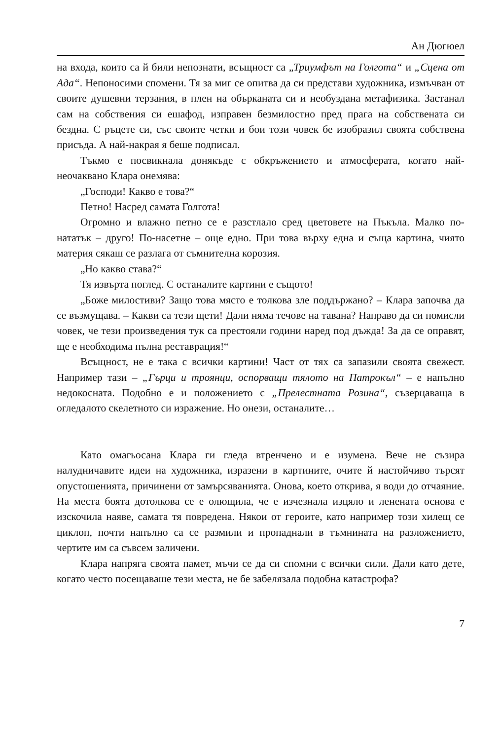Ан Дюгюел
на входа, които са й били непознати, всъщност са „Триумфът на Голгота“ и „Сцена от Ада“. Непоносими спомени. Тя за миг се опитва да си представи художника, измъчван от своите душевни терзания, в плен на обърканата си и необуздана метафизика. Застанал сам на собствения си ешафод, изправен безмилостно пред прага на собствената си бездна. С ръцете си, със своите четки и бои този човек бе изобразил своята собствена присъда. А най-накрая я беше подписал.
Тъкмо е посвикнала донякъде с обкръжението и атмосферата, когато най-неочаквано Клара онемява:
„Господи! Какво е това?“
Петно! Насред самата Голгота!
Огромно и влажно петно се е разстлало сред цветовете на Пъкъла. Малко по-нататък – друго! По-насетне – още едно. При това върху една и съща картина, чиято материя сякаш се разлага от съмнителна корозия.
„Но какво става?“
Тя извърта поглед. С останалите картини е същото!
„Боже милостиви? Защо това място е толкова зле поддържано? – Клара започва да се възмущава. – Какви са тези щети! Дали няма течове на тавана? Направо да си помисли човек, че тези произведения тук са престояли години наред под дъжда! За да се оправят, ще е необходима пълна реставрация!“
Всъщност, не е така с всички картини! Част от тях са запазили своята свежест. Например тази – „Гърци и троянци, оспорващи тялото на Патрокъл“ – е напълно недокосната. Подобно е и положението с „Прелестната Розина“, съзерцаваща в огледалото скелетното си изражение. Но онези, останалите…
Като омагьосана Клара ги гледа втренчено и е изумена. Вече не съзира налудничавите идеи на художника, изразени в картините, очите й настойчиво търсят опустошенията, причинени от замърсяванията. Онова, което открива, я води до отчаяние. На места боята дотолкова се е олющила, че е изчезнала изцяло и ленената основа е изскочила наяве, самата тя повредена. Някои от героите, като например този хилещ се циклоп, почти напълно са се размили и пропаднали в тъмнината на разложението, чертите им са съвсем заличени.
Клара напряга своята памет, мъчи се да си спомни с всички сили. Дали като дете, когато често посещаваше тези места, не бе забелязала подобна катастрофа?
7